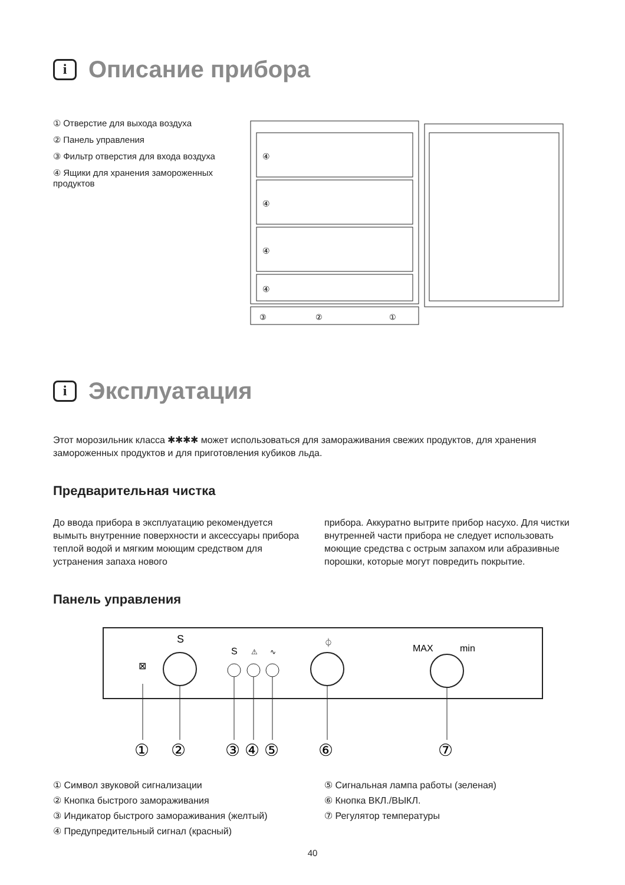i Описание прибора
① Отверстие для выхода воздуха
② Панель управления
③ Фильтр отверстия для входа воздуха
④ Ящики для хранения замороженных продуктов
④
④
④
④
③
②
①
i Эксплуатация
Этот морозильник класса ✱✱✱✱ может использоваться для замораживания свежих продуктов, для хранения замороженных продуктов и для приготовления кубиков льда.
Предварительная чистка
До ввода прибора в эксплуатацию рекомендуется вымыть внутренние поверхности и аксессуары прибора теплой водой и мягким моющим средством для устранения запаха нового
прибора. Аккуратно вытрите прибор насухо. Для чистки внутренней части прибора не следует использовать моющие средства с острым запахом или абразивные порошки, которые могут повредить покрытие.
Панель управления
⊠
S
S
⚠
∿
⏀
MAX
min
①
②
③
④
⑤
⑥
⑦
① Символ звуковой сигнализации
② Кнопка быстрого замораживания
③ Индикатор быстрого замораживания (желтый)
④ Предупредительный сигнал (красный)
⑤ Сигнальная лампа работы (зеленая)
⑥ Кнопка ВКЛ./ВЫКЛ.
⑦ Регулятор температуры
40